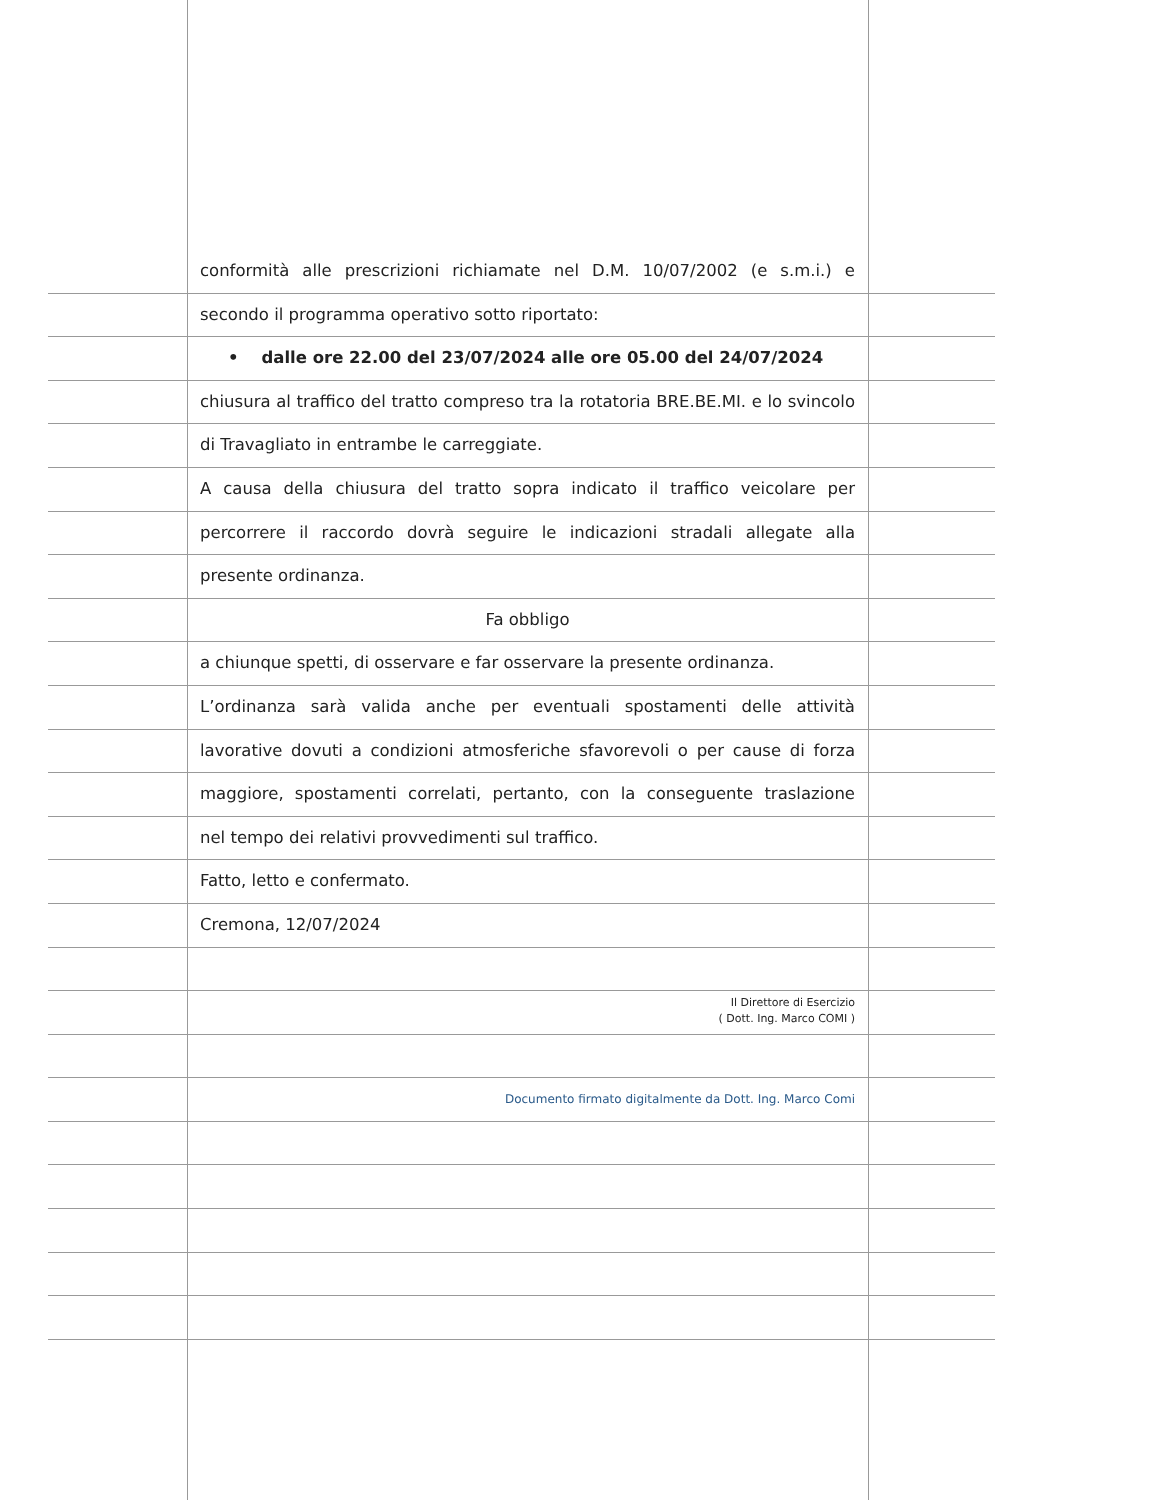conformità alle prescrizioni richiamate nel D.M. 10/07/2002 (e s.m.i.) e
secondo il programma operativo sotto riportato:
• dalle ore 22.00 del 23/07/2024 alle ore 05.00 del 24/07/2024
chiusura al traffico del tratto compreso tra la rotatoria BRE.BE.MI. e lo svincolo
di Travagliato in entrambe le carreggiate.
A causa della chiusura del tratto sopra indicato il traffico veicolare per
percorrere il raccordo dovrà seguire le indicazioni stradali allegate alla
presente ordinanza.
Fa obbligo
a chiunque spetti, di osservare e far osservare la presente ordinanza.
L’ordinanza sarà valida anche per eventuali spostamenti delle attività
lavorative dovuti a condizioni atmosferiche sfavorevoli o per cause di forza
maggiore, spostamenti correlati, pertanto, con la conseguente traslazione
nel tempo dei relativi provvedimenti sul traffico.
Fatto, letto e confermato.
Cremona, 12/07/2024
Il Direttore di Esercizio
( Dott. Ing. Marco COMI )
Documento firmato digitalmente da Dott. Ing. Marco Comi